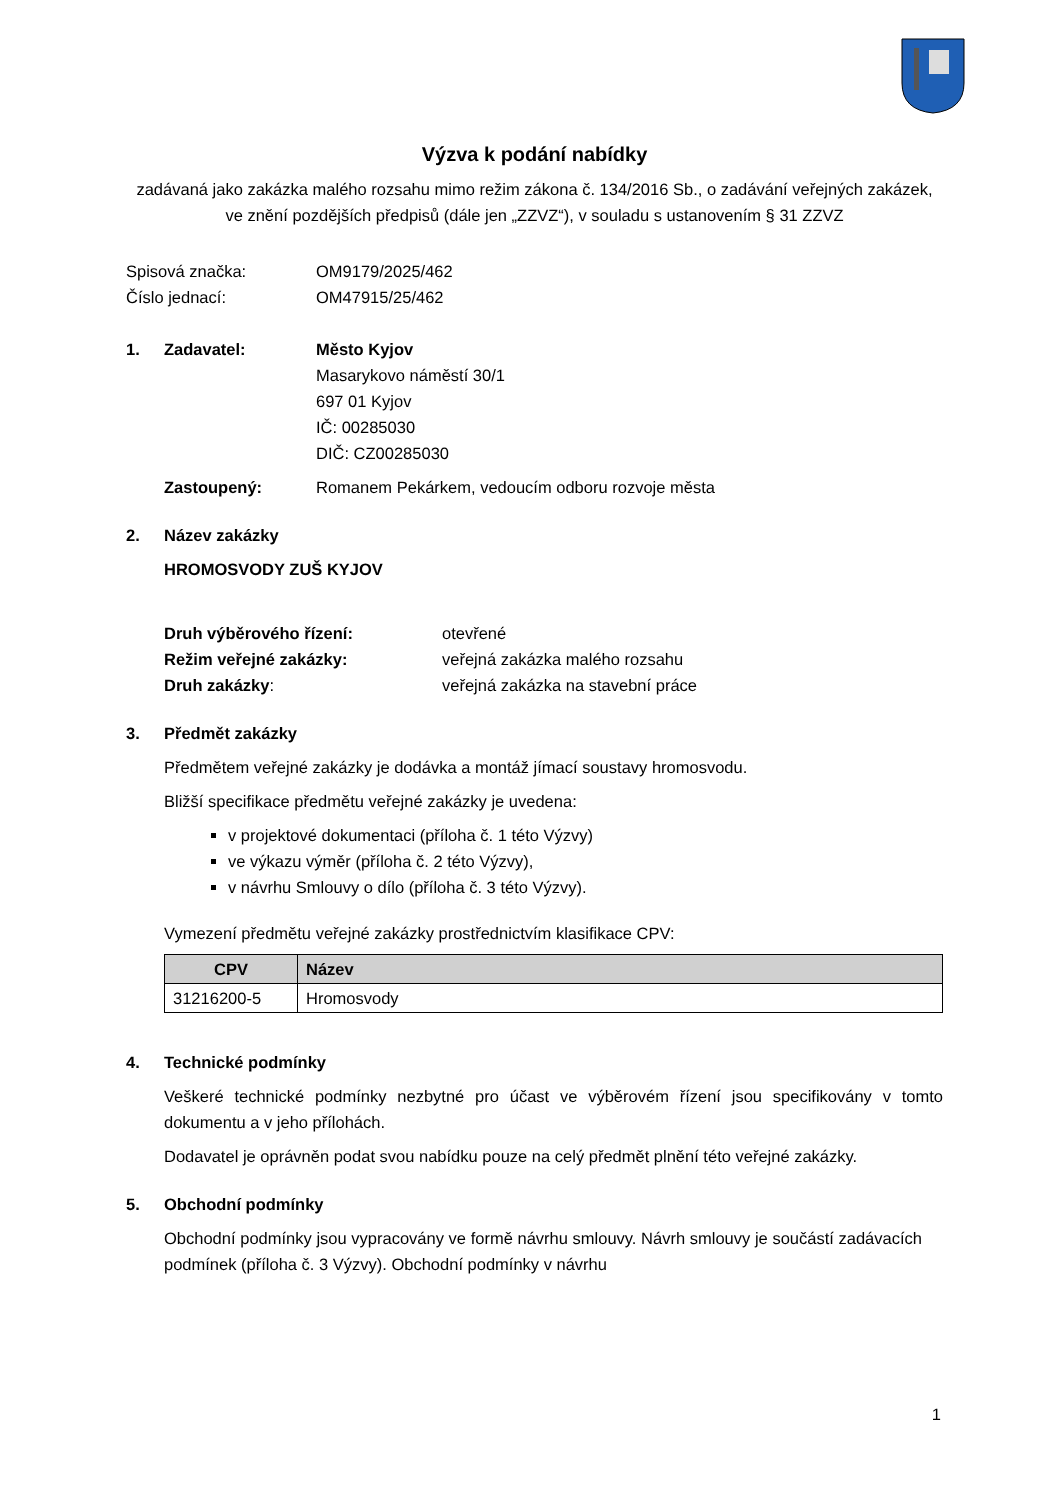Výzva k podání nabídky
zadávaná jako zakázka malého rozsahu mimo režim zákona č. 134/2016 Sb., o zadávání veřejných zakázek, ve znění pozdějších předpisů (dále jen „ZZVZ“), v souladu s ustanovením § 31 ZZVZ
Spisová značka: OM9179/2025/462
Číslo jednací: OM47915/25/462
1. Zadavatel: Město Kyjov
Masarykovo náměstí 30/1
697 01 Kyjov
IČ: 00285030
DIČ: CZ00285030
Zastoupený: Romanem Pekárkem, vedoucím odboru rozvoje města
2. Název zakázky
HROMOSVODY ZUŠ KYJOV
Druh výběrového řízení: otevřené
Režim veřejné zakázky: veřejná zakázka malého rozsahu
Druh zakázky: veřejná zakázka na stavební práce
3. Předmět zakázky
Předmětem veřejné zakázky je dodávka a montáž jímací soustavy hromosvodu.
Bližší specifikace předmětu veřejné zakázky je uvedena:
v projektové dokumentaci (příloha č. 1 této Výzvy)
ve výkazu výměr (příloha č. 2 této Výzvy),
v návrhu Smlouvy o dílo (příloha č. 3 této Výzvy).
Vymezení předmětu veřejné zakázky prostřednictvím klasifikace CPV:
| CPV | Název |
| --- | --- |
| 31216200-5 | Hromosvody |
4. Technické podmínky
Veškeré technické podmínky nezbytné pro účast ve výběrovém řízení jsou specifikovány v tomto dokumentu a v jeho přílohách.
Dodavatel je oprávněn podat svou nabídku pouze na celý předmět plnění této veřejné zakázky.
5. Obchodní podmínky
Obchodní podmínky jsou vypracovány ve formě návrhu smlouvy. Návrh smlouvy je součástí zadávacích podmínek (příloha č. 3 Výzvy). Obchodní podmínky v návrhu
1